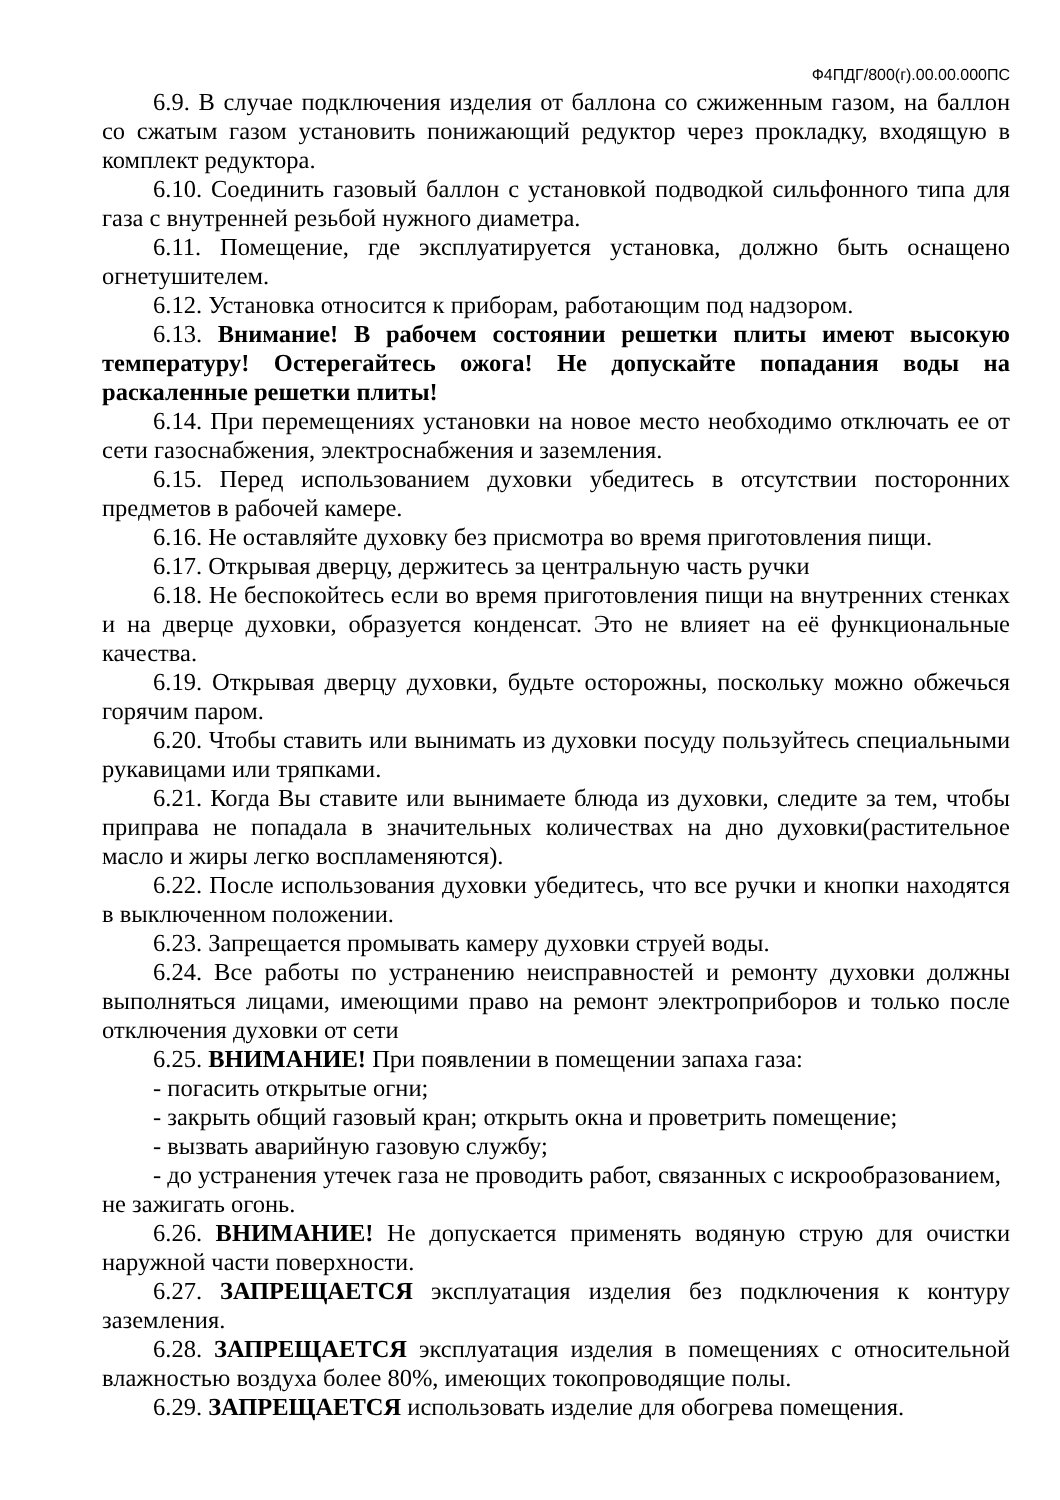Ф4ПДГ/800(г).00.00.000ПС
6.9. В случае подключения изделия от баллона со сжиженным газом, на баллон со сжатым газом установить понижающий редуктор через прокладку, входящую в комплект редуктора.
6.10. Соединить газовый баллон с установкой подводкой сильфонного типа для газа с внутренней резьбой нужного диаметра.
6.11. Помещение, где эксплуатируется установка, должно быть оснащено огнетушителем.
6.12. Установка относится к приборам, работающим под надзором.
6.13. Внимание! В рабочем состоянии решетки плиты имеют высокую температуру! Остерегайтесь ожога! Не допускайте попадания воды на раскаленные решетки плиты!
6.14. При перемещениях установки на новое место необходимо отключать ее от сети газоснабжения, электроснабжения и заземления.
6.15. Перед использованием духовки убедитесь в отсутствии посторонних предметов в рабочей камере.
6.16. Не оставляйте духовку без присмотра во время приготовления пищи.
6.17. Открывая дверцу, держитесь за центральную часть ручки
6.18. Не беспокойтесь если во время приготовления пищи на внутренних стенках и на дверце духовки, образуется конденсат. Это не влияет на её функциональные качества.
6.19. Открывая дверцу духовки, будьте осторожны, поскольку можно обжечься горячим паром.
6.20. Чтобы ставить или вынимать из духовки посуду пользуйтесь специальными рукавицами или тряпками.
6.21. Когда Вы ставите или вынимаете блюда из духовки, следите за тем, чтобы приправа не попадала в значительных количествах на дно духовки(растительное масло и жиры легко воспламеняются).
6.22. После использования духовки убедитесь, что все ручки и кнопки находятся в выключенном положении.
6.23. Запрещается промывать камеру духовки струей воды.
6.24. Все работы по устранению неисправностей и ремонту духовки должны выполняться лицами, имеющими право на ремонт электроприборов и только после отключения духовки от сети
6.25. ВНИМАНИЕ! При появлении в помещении запаха газа:
- погасить открытые огни;
- закрыть общий газовый кран; открыть окна и проветрить помещение;
- вызвать аварийную газовую службу;
- до устранения утечек газа не проводить работ, связанных с искрообразованием, не зажигать огонь.
6.26. ВНИМАНИЕ! Не допускается применять водяную струю для очистки наружной части поверхности.
6.27. ЗАПРЕЩАЕТСЯ эксплуатация изделия без подключения к контуру заземления.
6.28. ЗАПРЕЩАЕТСЯ эксплуатация изделия в помещениях с относительной влажностью воздуха более 80%, имеющих токопроводящие полы.
6.29. ЗАПРЕЩАЕТСЯ использовать изделие для обогрева помещения.